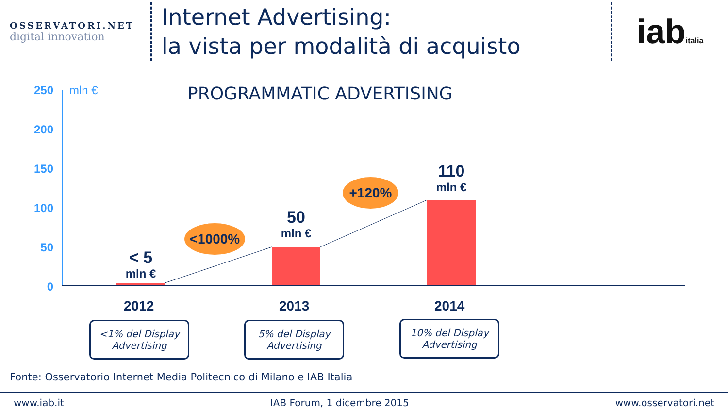OSSERVATORI.NET
digital innovation
Internet Advertising:
la vista per modalità di acquisto
iabitalia
250
200
150
100
50
0
mln € PROGRAMMATIC ADVERTISING
< 5
mln €
50
mln €
110
mln €
<1000%
+120%
2012 2013 2014
<1% del Display Advertising
5% del Display Advertising
10% del Display Advertising
Fonte: Osservatorio Internet Media Politecnico di Milano e IAB Italia
www.iab.it IAB Forum, 1 dicembre 2015 www.osservatori.net